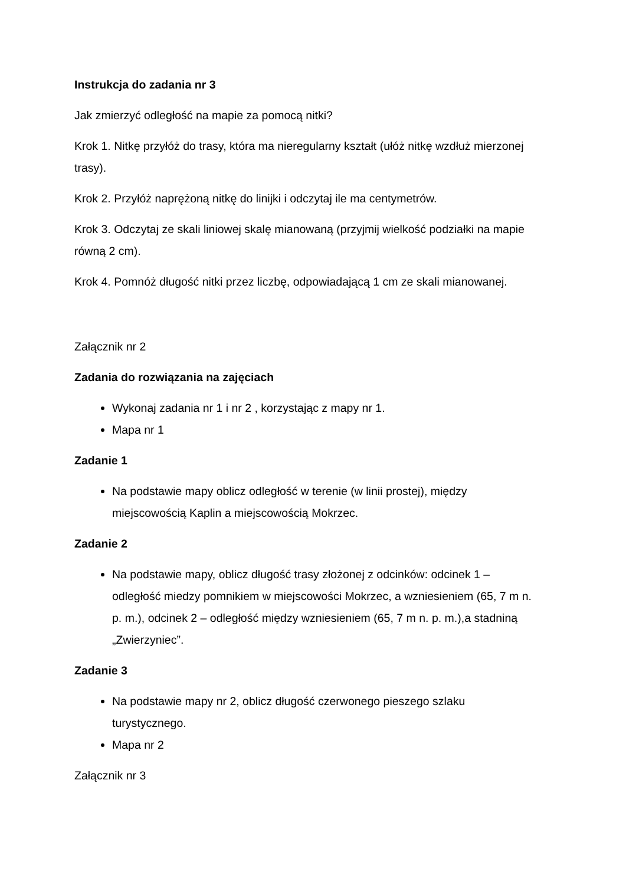Instrukcja do zadania nr 3
Jak zmierzyć odległość na mapie za pomocą nitki?
Krok 1. Nitkę przyłóż do trasy, która ma nieregularny kształt (ułóż nitkę wzdłuż mierzonej trasy).
Krok 2. Przyłóż naprężoną nitkę do linijki i odczytaj ile ma centymetrów.
Krok 3. Odczytaj ze skali liniowej skalę mianowaną (przyjmij wielkość podziałki na mapie równą 2 cm).
Krok 4. Pomnóż długość nitki przez liczbę, odpowiadającą 1 cm ze skali mianowanej.
Załącznik nr 2
Zadania do rozwiązania na zajęciach
Wykonaj zadania nr 1 i nr 2 , korzystając z mapy nr 1.
Mapa nr 1
Zadanie 1
Na podstawie mapy oblicz odległość w terenie (w linii prostej), między miejscowością Kaplin a miejscowością Mokrzec.
Zadanie 2
Na podstawie mapy, oblicz długość trasy złożonej z odcinków: odcinek 1 – odległość miedzy pomnikiem w miejscowości Mokrzec, a wzniesieniem (65, 7 m n. p. m.), odcinek 2 – odległość między wzniesieniem (65, 7 m n. p. m.),a stadniną „Zwierzyniec”.
Zadanie 3
Na podstawie mapy nr 2, oblicz długość czerwonego pieszego szlaku turystycznego.
Mapa nr 2
Załącznik nr 3